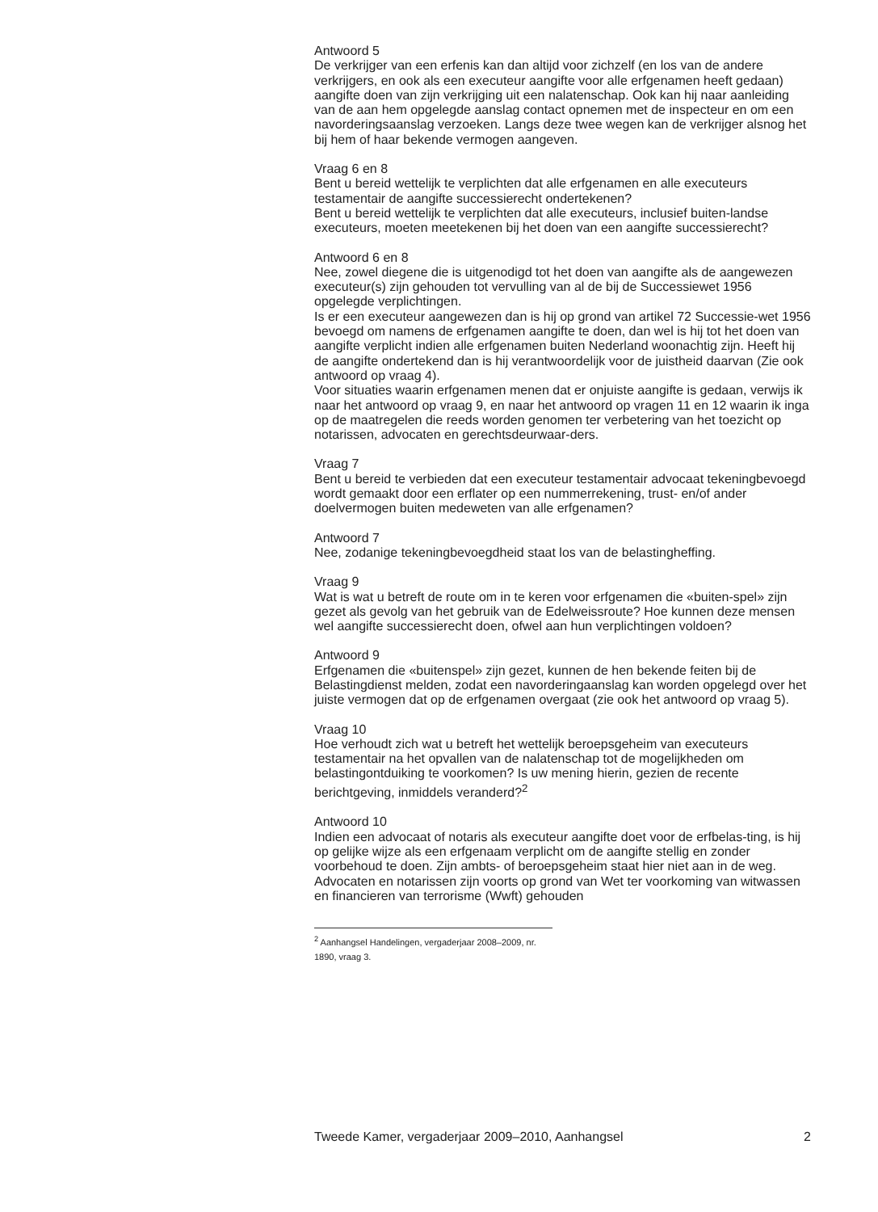Antwoord 5
De verkrijger van een erfenis kan dan altijd voor zichzelf (en los van de andere verkrijgers, en ook als een executeur aangifte voor alle erfgenamen heeft gedaan) aangifte doen van zijn verkrijging uit een nalatenschap. Ook kan hij naar aanleiding van de aan hem opgelegde aanslag contact opnemen met de inspecteur en om een navorderingsaanslag verzoeken. Langs deze twee wegen kan de verkrijger alsnog het bij hem of haar bekende vermogen aangeven.
Vraag 6 en 8
Bent u bereid wettelijk te verplichten dat alle erfgenamen en alle executeurs testamentair de aangifte successierecht ondertekenen?
Bent u bereid wettelijk te verplichten dat alle executeurs, inclusief buiten-landse executeurs, moeten meetekenen bij het doen van een aangifte successierecht?
Antwoord 6 en 8
Nee, zowel diegene die is uitgenodigd tot het doen van aangifte als de aangewezen executeur(s) zijn gehouden tot vervulling van al de bij de Successiewet 1956 opgelegde verplichtingen.
Is er een executeur aangewezen dan is hij op grond van artikel 72 Successie-wet 1956 bevoegd om namens de erfgenamen aangifte te doen, dan wel is hij tot het doen van aangifte verplicht indien alle erfgenamen buiten Nederland woonachtig zijn. Heeft hij de aangifte ondertekend dan is hij verantwoordelijk voor de juistheid daarvan (Zie ook antwoord op vraag 4).
Voor situaties waarin erfgenamen menen dat er onjuiste aangifte is gedaan, verwijs ik naar het antwoord op vraag 9, en naar het antwoord op vragen 11 en 12 waarin ik inga op de maatregelen die reeds worden genomen ter verbetering van het toezicht op notarissen, advocaten en gerechtsdeurwaar-ders.
Vraag 7
Bent u bereid te verbieden dat een executeur testamentair advocaat tekeningbevoegd wordt gemaakt door een erflater op een nummerrekening, trust- en/of ander doelvermogen buiten medeweten van alle erfgenamen?
Antwoord 7
Nee, zodanige tekeningbevoegdheid staat los van de belastingheffing.
Vraag 9
Wat is wat u betreft de route om in te keren voor erfgenamen die «buiten-spel» zijn gezet als gevolg van het gebruik van de Edelweissroute? Hoe kunnen deze mensen wel aangifte successierecht doen, ofwel aan hun verplichtingen voldoen?
Antwoord 9
Erfgenamen die «buitenspel» zijn gezet, kunnen de hen bekende feiten bij de Belastingdienst melden, zodat een navorderingaanslag kan worden opgelegd over het juiste vermogen dat op de erfgenamen overgaat (zie ook het antwoord op vraag 5).
Vraag 10
Hoe verhoudt zich wat u betreft het wettelijk beroepsgeheim van executeurs testamentair na het opvallen van de nalatenschap tot de mogelijkheden om belastingontduiking te voorkomen? Is uw mening hierin, gezien de recente berichtgeving, inmiddels veranderd?<sup>2</sup>
Antwoord 10
Indien een advocaat of notaris als executeur aangifte doet voor de erfbelas-ting, is hij op gelijke wijze als een erfgenaam verplicht om de aangifte stellig en zonder voorbehoud te doen. Zijn ambts- of beroepsgeheim staat hier niet aan in de weg. Advocaten en notarissen zijn voorts op grond van Wet ter voorkoming van witwassen en financieren van terrorisme (Wwft) gehouden
<sup>2</sup> Aanhangsel Handelingen, vergaderjaar 2008–2009, nr. 1890, vraag 3.
Tweede Kamer, vergaderjaar 2009–2010, Aanhangsel 2